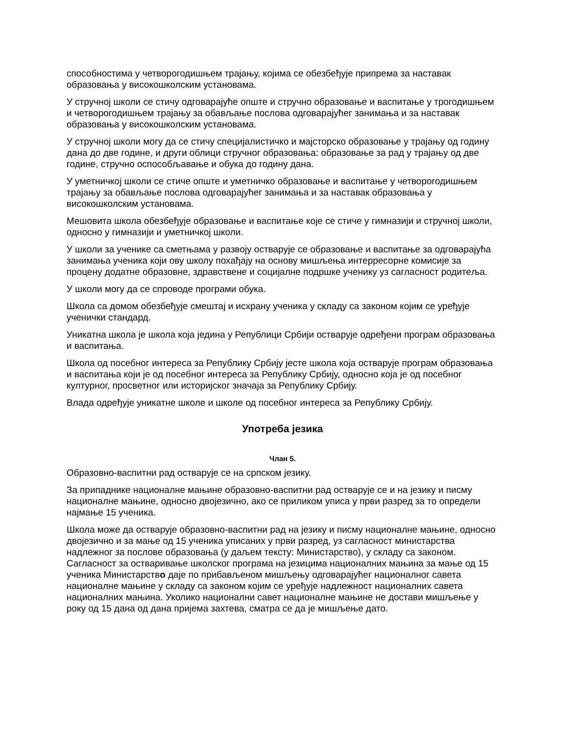способностима у четворогодишњем трајању, којима се обезбеђује припрема за наставак образовања у високошколским установама.
У стручној школи се стичу одговарајуће опште и стручно образовање и васпитање у трогодишњем и четворогодишњем трајању за обављање послова одговарајућег занимања и за наставак образовања у високошколским установама.
У стручној школи могу да се стичу специјалистичко и мајсторско образовање у трајању од годину дана до две године, и други облици стручног образовања: образовање за рад у трајању од две године, стручно оспособљавање и обука до годину дана.
У уметничкој школи се стиче опште и уметничко образовање и васпитање у четворогодишњем трајању за обављање послова одговарајућег занимања и за наставак образовања у високошколским установама.
Мешовита школа обезбеђује образовање и васпитање које се стиче у гимназији и стручној школи, односно у гимназији и уметничкој школи.
У школи за ученике са сметњама у развоју остварује се образовање и васпитање за одговарајућа занимања ученика који ову школу похађају на основу мишљења интерресорне комисије за процену додатне образовне, здравствене и социјалне подршке ученику уз сагласност родитеља.
У школи могу да се спроводе програми обука.
Школа са домом обезбеђује смештај и исхрану ученика у складу са законом којим се уређује ученички стандард.
Уникатна школа је школа која једина у Републици Србији остварује одређени програм образовања и васпитања.
Школа од посебног интереса за Републику Србију јесте школа која остварује програм образовања и васпитања који је од посебног интереса за Републику Србију, односно која је од посебног културног, просветног или историјског значаја за Републику Србију.
Влада одређује уникатне школе и школе од посебног интереса за Републику Србију.
Употреба језика
Члан 5.
Образовно-васпитни рад остварује се на српском језику.
За припаднике националне мањине образовно-васпитни рад остварује се и на језику и писму националне мањине, односно двојезично, ако се приликом уписа у први разред за то определи најмање 15 ученика.
Школа може да остварује образовно-васпитни рад на језику и писму националне мањине, односно двојезично и за мање од 15 ученика уписаних у први разред, уз сагласност министарства надлежног за послове образовања (у даљем тексту: Министарство), у складу са законом. Сагласност за остваривање школског програма на језицима националних мањина за мање од 15 ученика Министарство даје по прибављеном мишљењу одговарајућег националног савета националне мањине у складу са законом којим се уређује надлежност националних савета националних мањина. Уколико национални савет националне мањине не достави мишљење у року од 15 дана од дана пријема захтева, сматра се да је мишљење дато.